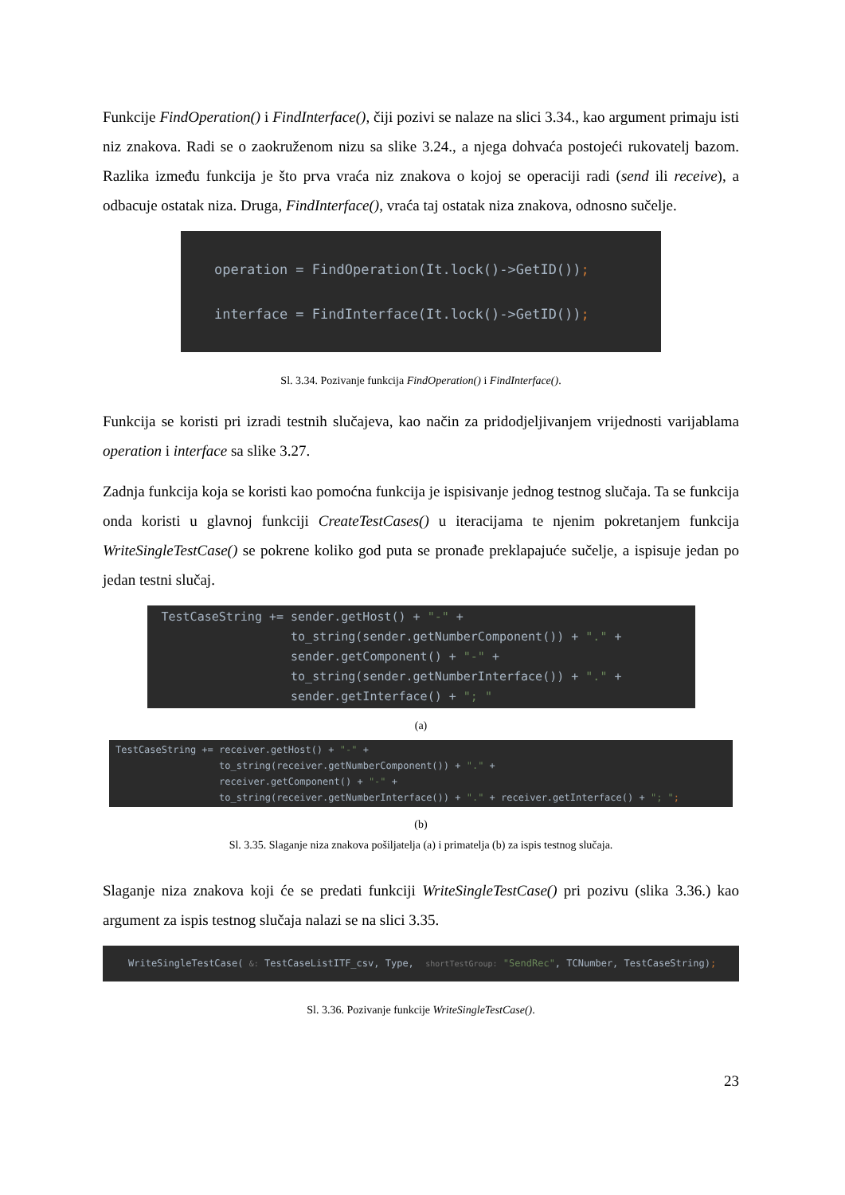Funkcije FindOperation() i FindInterface(), čiji pozivi se nalaze na slici 3.34., kao argument primaju isti niz znakova. Radi se o zaokruženom nizu sa slike 3.24., a njega dohvaća postojeći rukovatelj bazom. Razlika između funkcija je što prva vraća niz znakova o kojoj se operaciji radi (send ili receive), a odbacuje ostatak niza. Druga, FindInterface(), vraća taj ostatak niza znakova, odnosno sučelje.
operation = FindOperation(It.lock()->GetID()); interface = FindInterface(It.lock()->GetID());
Sl. 3.34. Pozivanje funkcija FindOperation() i FindInterface().
Funkcija se koristi pri izradi testnih slučajeva, kao način za pridodjeljivanjem vrijednosti varijablama operation i interface sa slike 3.27.
Zadnja funkcija koja se koristi kao pomoćna funkcija je ispisivanje jednog testnog slučaja. Ta se funkcija onda koristi u glavnoj funkciji CreateTestCases() u iteracijama te njenim pokretanjem funkcija WriteSingleTestCase() se pokrene koliko god puta se pronađe preklapajuće sučelje, a ispisuje jedan po jedan testni slučaj.
TestCaseString += sender.getHost() + "-" + to_string(sender.getNumberComponent()) + "." + sender.getComponent() + "-" + to_string(sender.getNumberInterface()) + "." + sender.getInterface() + "; "
(a)
TestCaseString += receiver.getHost() + "-" + to_string(receiver.getNumberComponent()) + "." + receiver.getComponent() + "-" + to_string(receiver.getNumberInterface()) + "." + receiver.getInterface() + "; ";
(b)
Sl. 3.35. Slaganje niza znakova pošiljatelja (a) i primatelja (b) za ispis testnog slučaja.
Slaganje niza znakova koji će se predati funkciji WriteSingleTestCase() pri pozivu (slika 3.36.) kao argument za ispis testnog slučaja nalazi se na slici 3.35.
WriteSingleTestCase( &: TestCaseListITF_csv, Type, shortTestGroup: "SendRec", TCNumber, TestCaseString);
Sl. 3.36. Pozivanje funkcije WriteSingleTestCase().
23